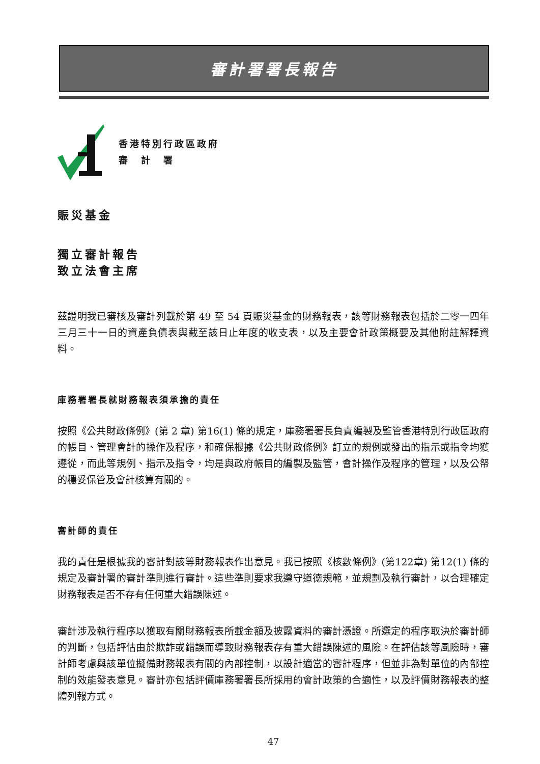審計署署長報告
香港特別行政區政府
審　計　署
賑災基金
獨立審計報告
致立法會主席
茲證明我已審核及審計列載於第 49 至 54 頁賑災基金的財務報表，該等財務報表包括於二零一四年三月三十一日的資產負債表與截至該日止年度的收支表，以及主要會計政策概要及其他附註解釋資料。
庫務署署長就財務報表須承擔的責任
按照《公共財政條例》(第 2 章) 第16(1) 條的規定，庫務署署長負責編製及監管香港特別行政區政府的帳目、管理會計的操作及程序，和確保根據《公共財政條例》訂立的規例或發出的指示或指令均獲遵從，而此等規例、指示及指令，均是與政府帳目的編製及監管，會計操作及程序的管理，以及公帑的穩妥保管及會計核算有關的。
審計師的責任
我的責任是根據我的審計對該等財務報表作出意見。我已按照《核數條例》(第122章) 第12(1) 條的規定及審計署的審計準則進行審計。這些準則要求我遵守道德規範，並規劃及執行審計，以合理確定財務報表是否不存有任何重大錯誤陳述。
審計涉及執行程序以獲取有關財務報表所載金額及披露資料的審計憑證。所選定的程序取決於審計師的判斷，包括評估由於欺詐或錯誤而導致財務報表存有重大錯誤陳述的風險。在評估該等風險時，審計師考慮與該單位擬備財務報表有關的內部控制，以設計適當的審計程序，但並非為對單位的內部控制的效能發表意見。審計亦包括評價庫務署署長所採用的會計政策的合適性，以及評價財務報表的整體列報方式。
47